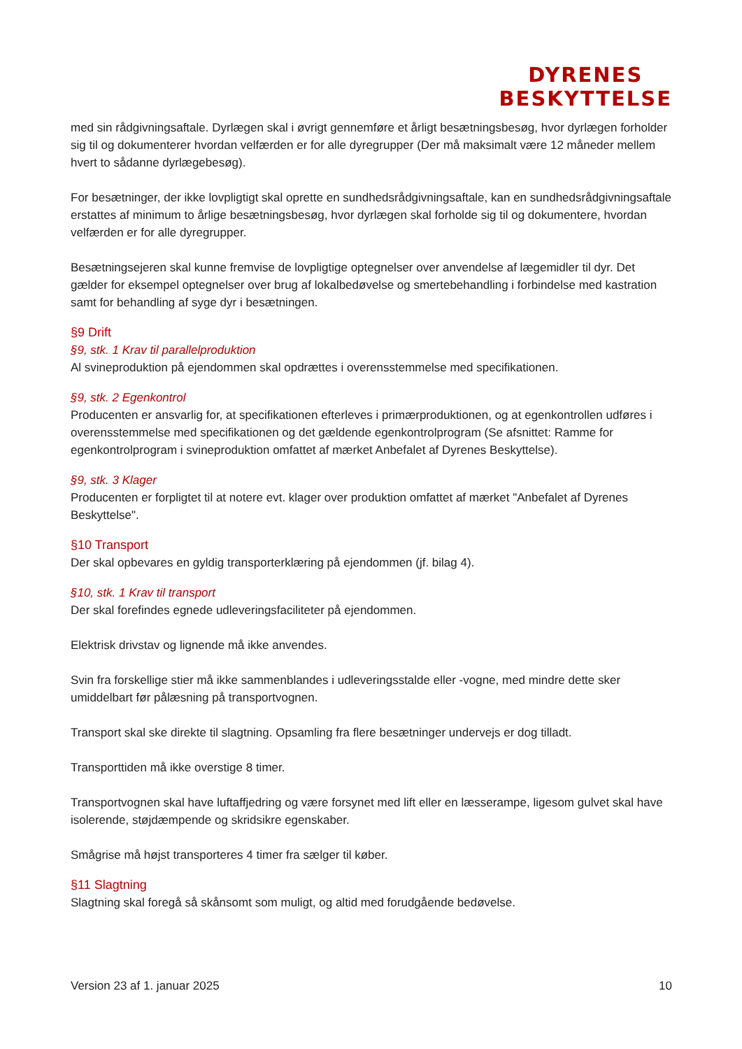DYRENES
BESKYTTELSE
med sin rådgivningsaftale. Dyrlægen skal i øvrigt gennemføre et årligt besætningsbesøg, hvor dyrlægen forholder sig til og dokumenterer hvordan velfærden er for alle dyregrupper (Der må maksimalt være 12 måneder mellem hvert to sådanne dyrlægebesøg).
For besætninger, der ikke lovpligtigt skal oprette en sundhedsrådgivningsaftale, kan en sundhedsrådgivningsaftale erstattes af minimum to årlige besætningsbesøg, hvor dyrlægen skal forholde sig til og dokumentere, hvordan velfærden er for alle dyregrupper.
Besætningsejeren skal kunne fremvise de lovpligtige optegnelser over anvendelse af lægemidler til dyr. Det gælder for eksempel optegnelser over brug af lokalbedøvelse og smertebehandling i forbindelse med kastration samt for behandling af syge dyr i besætningen.
§9 Drift
§9, stk. 1 Krav til parallelproduktion
Al svineproduktion på ejendommen skal opdrættes i overensstemmelse med specifikationen.
§9, stk. 2 Egenkontrol
Producenten er ansvarlig for, at specifikationen efterleves i primærproduktionen, og at egenkontrollen udføres i overensstemmelse med specifikationen og det gældende egenkontrolprogram (Se afsnittet: Ramme for egenkontrolprogram i svineproduktion omfattet af mærket Anbefalet af Dyrenes Beskyttelse).
§9, stk. 3 Klager
Producenten er forpligtet til at notere evt. klager over produktion omfattet af mærket "Anbefalet af Dyrenes Beskyttelse".
§10 Transport
Der skal opbevares en gyldig transporterklæring på ejendommen (jf. bilag 4).
§10, stk. 1 Krav til transport
Der skal forefindes egnede udleveringsfaciliteter på ejendommen.
Elektrisk drivstav og lignende må ikke anvendes.
Svin fra forskellige stier må ikke sammenblandes i udleveringsstalde eller -vogne, med mindre dette sker umiddelbart før pålæsning på transportvognen.
Transport skal ske direkte til slagtning. Opsamling fra flere besætninger undervejs er dog tilladt.
Transporttiden må ikke overstige 8 timer.
Transportvognen skal have luftaffjedring og være forsynet med lift eller en læsserampe, ligesom gulvet skal have isolerende, støjdæmpende og skridsikre egenskaber.
Smågrise må højst transporteres 4 timer fra sælger til køber.
§11 Slagtning
Slagtning skal foregå så skånsomt som muligt, og altid med forudgående bedøvelse.
Version 23 af 1. januar 2025 10